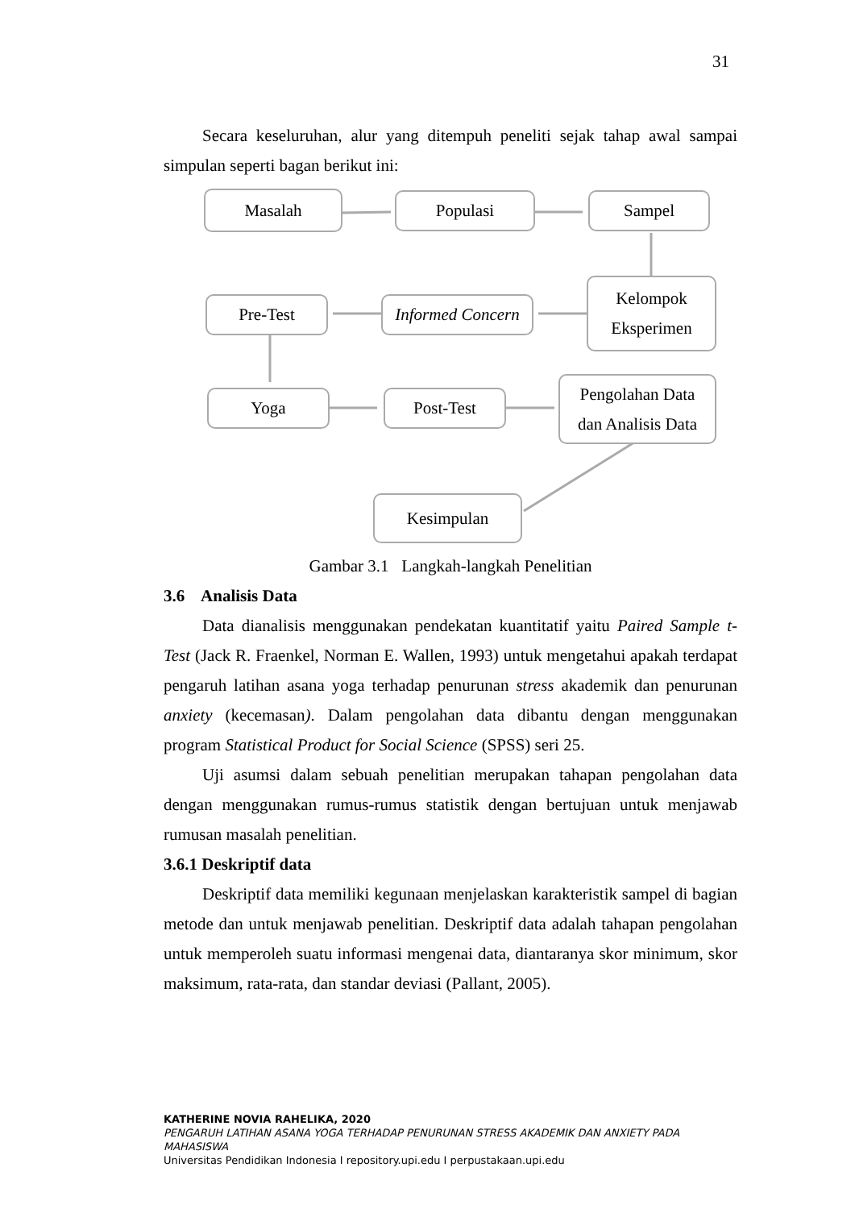31
Secara keseluruhan, alur yang ditempuh peneliti sejak tahap awal sampai simpulan seperti bagan berikut ini:
Masalah Populasi Sampel
Kelompok
Eksperimen
Informed Concern
Pre-Test
Yoga Post-Test
Pengolahan Data
dan Analisis Data
Kesimpulan
Gambar 3.1 Langkah-langkah Penelitian
3.6 Analisis Data
Data dianalisis menggunakan pendekatan kuantitatif yaitu Paired Sample t-Test (Jack R. Fraenkel, Norman E. Wallen, 1993) untuk mengetahui apakah terdapat pengaruh latihan asana yoga terhadap penurunan stress akademik dan penurunan anxiety (kecemasan). Dalam pengolahan data dibantu dengan menggunakan program Statistical Product for Social Science (SPSS) seri 25.
Uji asumsi dalam sebuah penelitian merupakan tahapan pengolahan data dengan menggunakan rumus-rumus statistik dengan bertujuan untuk menjawab rumusan masalah penelitian.
3.6.1 Deskriptif data
Deskriptif data memiliki kegunaan menjelaskan karakteristik sampel di bagian metode dan untuk menjawab penelitian. Deskriptif data adalah tahapan pengolahan untuk memperoleh suatu informasi mengenai data, diantaranya skor minimum, skor maksimum, rata-rata, dan standar deviasi (Pallant, 2005).
KATHERINE NOVIA RAHELIKA, 2020
PENGARUH LATIHAN ASANA YOGA TERHADAP PENURUNAN STRESS AKADEMIK DAN ANXIETY PADA MAHASISWA
Universitas Pendidikan Indonesia I repository.upi.edu I perpustakaan.upi.edu